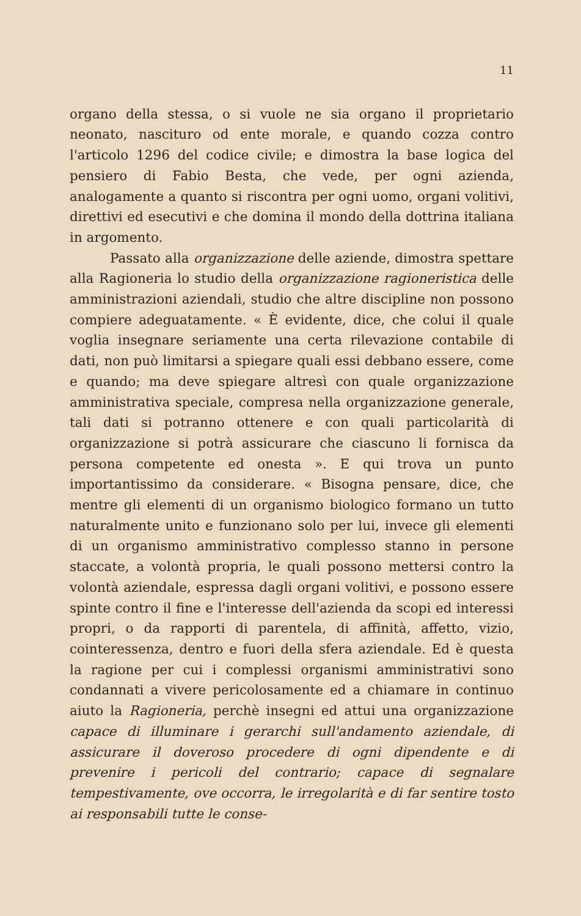11
organo della stessa, o si vuole ne sia organo il proprietario neonato, nascituro od ente morale, e quando cozza contro l'articolo 1296 del codice civile; e dimostra la base logica del pensiero di Fabio Besta, che vede, per ogni azienda, analogamente a quanto si riscontra per ogni uomo, organi volitivi, direttivi ed esecutivi e che domina il mondo della dottrina italiana in argomento.
Passato alla organizzazione delle aziende, dimostra spettare alla Ragioneria lo studio della organizzazione ragioneristica delle amministrazioni aziendali, studio che altre discipline non possono compiere adeguatamente. « È evidente, dice, che colui il quale voglia insegnare seriamente una certa rilevazione contabile di dati, non può limitarsi a spiegare quali essi debbano essere, come e quando; ma deve spiegare altresì con quale organizzazione amministrativa speciale, compresa nella organizzazione generale, tali dati si potranno ottenere e con quali particolarità di organizzazione si potrà assicurare che ciascuno li fornisca da persona competente ed onesta ». E qui trova un punto importantissimo da considerare. « Bisogna pensare, dice, che mentre gli elementi di un organismo biologico formano un tutto naturalmente unito e funzionano solo per lui, invece gli elementi di un organismo amministrativo complesso stanno in persone staccate, a volontà propria, le quali possono mettersi contro la volontà aziendale, espressa dagli organi volitivi, e possono essere spinte contro il fine e l'interesse dell'azienda da scopi ed interessi propri, o da rapporti di parentela, di affinità, affetto, vizio, cointeressenza, dentro e fuori della sfera aziendale. Ed è questa la ragione per cui i complessi organismi amministrativi sono condannati a vivere pericolosamente ed a chiamare in continuo aiuto la Ragioneria, perchè insegni ed attui una organizzazione capace di illuminare i gerarchi sull'andamento aziendale, di assicurare il doveroso procedere di ogni dipendente e di prevenire i pericoli del contrario; capace di segnalare tempestivamente, ove occorra, le irregolarità e di far sentire tosto ai responsabili tutte le conse-